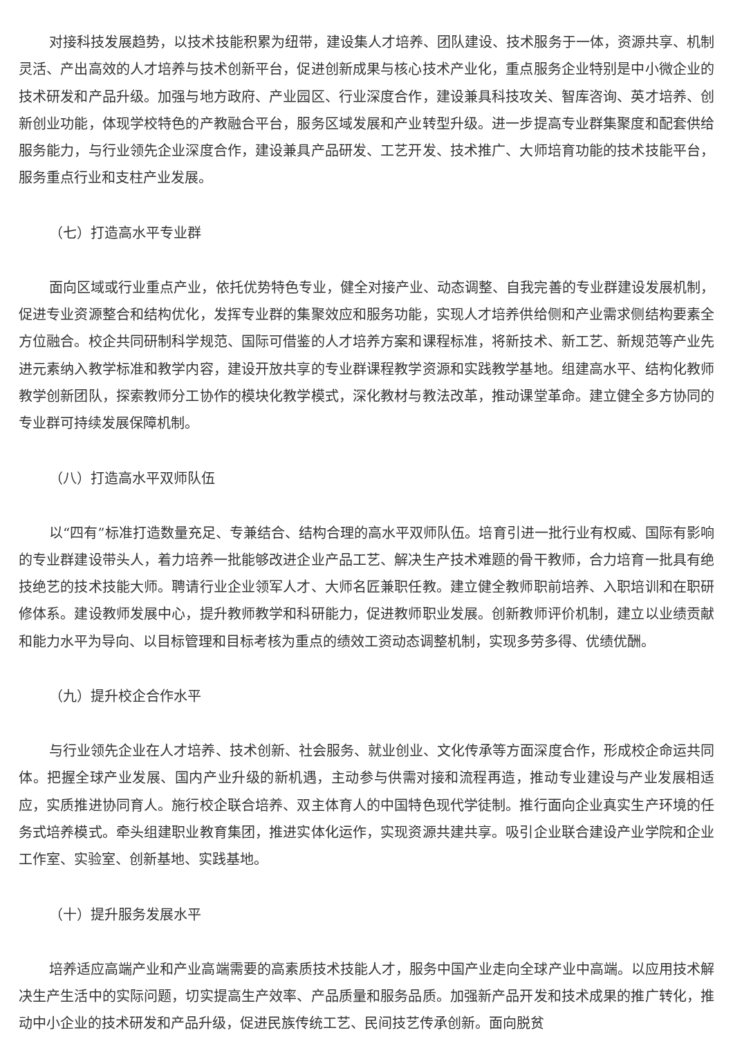对接科技发展趋势，以技术技能积累为纽带，建设集人才培养、团队建设、技术服务于一体，资源共享、机制灵活、产出高效的人才培养与技术创新平台，促进创新成果与核心技术产业化，重点服务企业特别是中小微企业的技术研发和产品升级。加强与地方政府、产业园区、行业深度合作，建设兼具科技攻关、智库咨询、英才培养、创新创业功能，体现学校特色的产教融合平台，服务区域发展和产业转型升级。进一步提高专业群集聚度和配套供给服务能力，与行业领先企业深度合作，建设兼具产品研发、工艺开发、技术推广、大师培育功能的技术技能平台，服务重点行业和支柱产业发展。
（七）打造高水平专业群
面向区域或行业重点产业，依托优势特色专业，健全对接产业、动态调整、自我完善的专业群建设发展机制，促进专业资源整合和结构优化，发挥专业群的集聚效应和服务功能，实现人才培养供给侧和产业需求侧结构要素全方位融合。校企共同研制科学规范、国际可借鉴的人才培养方案和课程标准，将新技术、新工艺、新规范等产业先进元素纳入教学标准和教学内容，建设开放共享的专业群课程教学资源和实践教学基地。组建高水平、结构化教师教学创新团队，探索教师分工协作的模块化教学模式，深化教材与教法改革，推动课堂革命。建立健全多方协同的专业群可持续发展保障机制。
（八）打造高水平双师队伍
以“四有”标准打造数量充足、专兼结合、结构合理的高水平双师队伍。培育引进一批行业有权威、国际有影响的专业群建设带头人，着力培养一批能够改进企业产品工艺、解决生产技术难题的骨干教师，合力培育一批具有绝技绝艺的技术技能大师。聘请行业企业领军人才、大师名匠兼职任教。建立健全教师职前培养、入职培训和在职研修体系。建设教师发展中心，提升教师教学和科研能力，促进教师职业发展。创新教师评价机制，建立以业绩贡献和能力水平为导向、以目标管理和目标考核为重点的绩效工资动态调整机制，实现多劳多得、优绩优酬。
（九）提升校企合作水平
与行业领先企业在人才培养、技术创新、社会服务、就业创业、文化传承等方面深度合作，形成校企命运共同体。把握全球产业发展、国内产业升级的新机遇，主动参与供需对接和流程再造，推动专业建设与产业发展相适应，实质推进协同育人。施行校企联合培养、双主体育人的中国特色现代学徒制。推行面向企业真实生产环境的任务式培养模式。牵头组建职业教育集团，推进实体化运作，实现资源共建共享。吸引企业联合建设产业学院和企业工作室、实验室、创新基地、实践基地。
（十）提升服务发展水平
培养适应高端产业和产业高端需要的高素质技术技能人才，服务中国产业走向全球产业中高端。以应用技术解决生产生活中的实际问题，切实提高生产效率、产品质量和服务品质。加强新产品开发和技术成果的推广转化，推动中小企业的技术研发和产品升级，促进民族传统工艺、民间技艺传承创新。面向脱贫